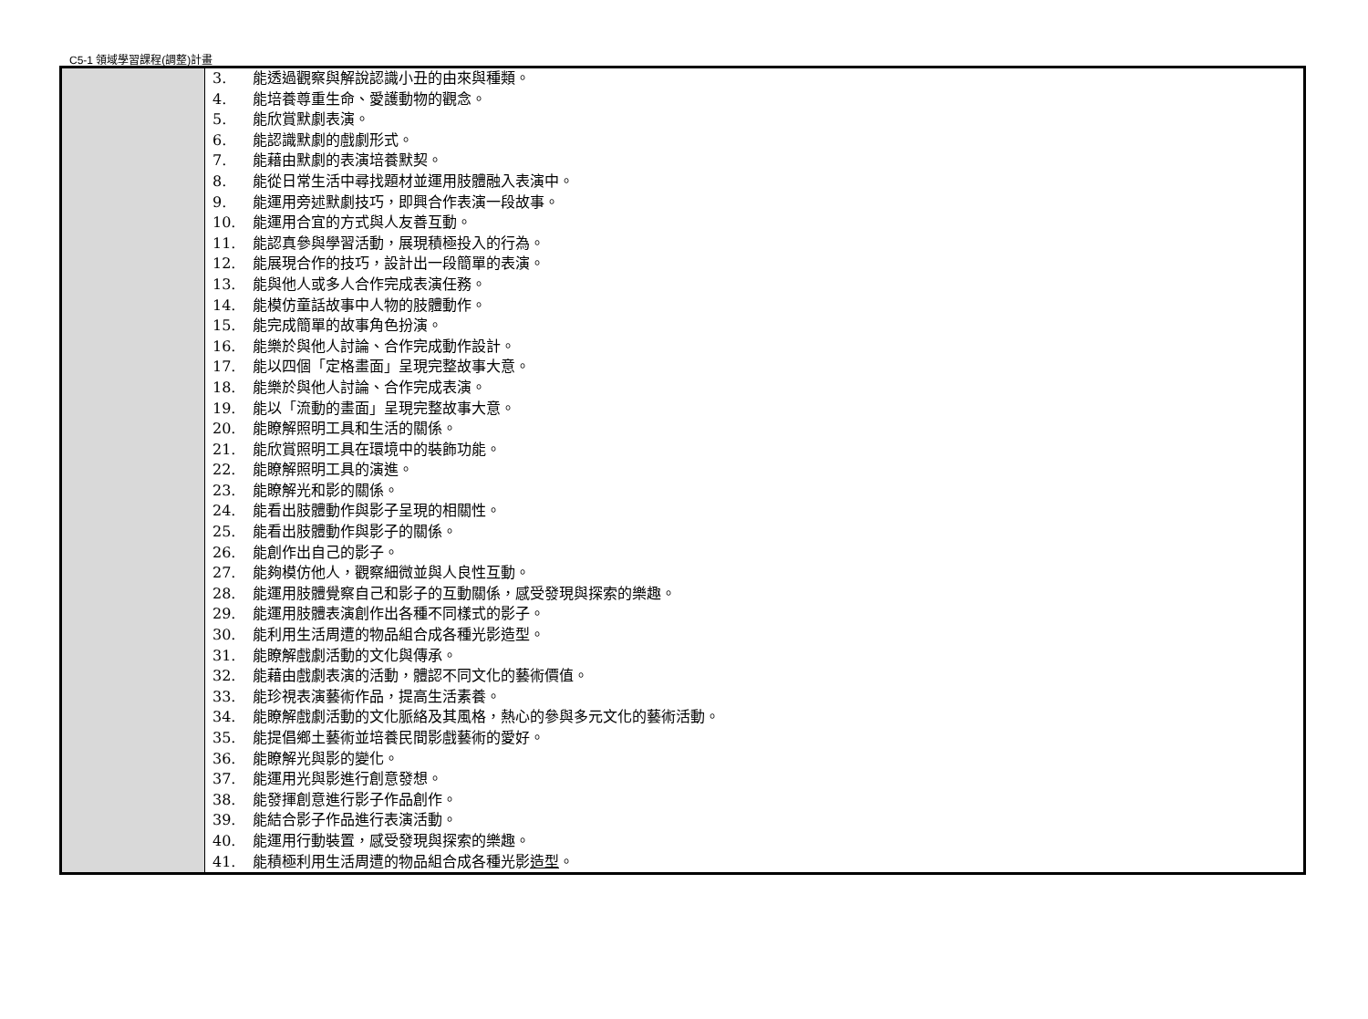C5-1 領域學習課程(調整)計畫
| | 3. 能透過觀察與解說認識小丑的由來與種類。 4. 能培養尊重生命、愛護動物的觀念。 5. 能欣賞默劇表演。 6. 能認識默劇的戲劇形式。 7. 能藉由默劇的表演培養默契。 8. 能從日常生活中尋找題材並運用肢體融入表演中。 9. 能運用旁述默劇技巧，即興合作表演一段故事。 10. 能運用合宜的方式與人友善互動。 11. 能認真參與學習活動，展現積極投入的行為。 12. 能展現合作的技巧，設計出一段簡單的表演。 13. 能與他人或多人合作完成表演任務。 14. 能模仿童話故事中人物的肢體動作。 15. 能完成簡單的故事角色扮演。 16. 能樂於與他人討論、合作完成動作設計。 17. 能以四個「定格畫面」呈現完整故事大意。 18. 能樂於與他人討論、合作完成表演。 19. 能以「流動的畫面」呈現完整故事大意。 20. 能瞭解照明工具和生活的關係。 21. 能欣賞照明工具在環境中的裝飾功能。 22. 能瞭解照明工具的演進。 23. 能瞭解光和影的關係。 24. 能看出肢體動作與影子呈現的相關性。 25. 能看出肢體動作與影子的關係。 26. 能創作出自己的影子。 27. 能夠模仿他人，觀察細微並與人良性互動。 28. 能運用肢體覺察自己和影子的互動關係，感受發現與探索的樂趣。 29. 能運用肢體表演創作出各種不同樣式的影子。 30. 能利用生活周遭的物品組合成各種光影造型。 31. 能瞭解戲劇活動的文化與傳承。 32. 能藉由戲劇表演的活動，體認不同文化的藝術價值。 33. 能珍視表演藝術作品，提高生活素養。 34. 能瞭解戲劇活動的文化脈絡及其風格，熱心的參與多元文化的藝術活動。 35. 能提倡鄉土藝術並培養民間影戲藝術的愛好。 36. 能瞭解光與影的變化。 37. 能運用光與影進行創意發想。 38. 能發揮創意進行影子作品創作。 39. 能結合影子作品進行表演活動。 40. 能運用行動裝置，感受發現與探索的樂趣。 41. 能積極利用生活周遭的物品組合成各種光影 造型 。 |